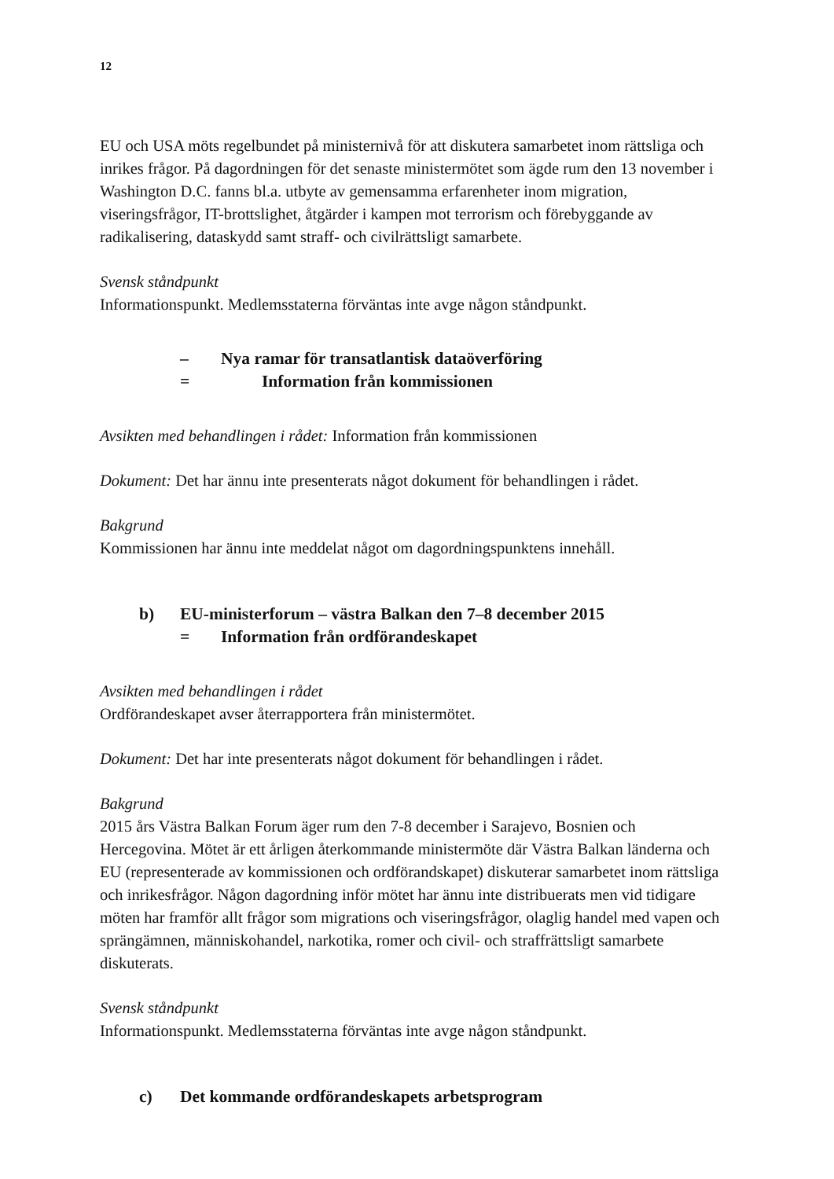12
EU och USA möts regelbundet på ministernivå för att diskutera samarbetet inom rättsliga och inrikes frågor. På dagordningen för det senaste ministermötet som ägde rum den 13 november i Washington D.C. fanns bl.a. utbyte av gemensamma erfarenheter inom migration, viseringsfrågor, IT-brottslighet, åtgärder i kampen mot terrorism och förebyggande av radikalisering, dataskydd samt straff- och civilrättsligt samarbete.
Svensk ståndpunkt
Informationspunkt. Medlemsstaterna förväntas inte avge någon ståndpunkt.
– Nya ramar för transatlantisk dataöverföring
= Information från kommissionen
Avsikten med behandlingen i rådet: Information från kommissionen
Dokument: Det har ännu inte presenterats något dokument för behandlingen i rådet.
Bakgrund
Kommissionen har ännu inte meddelat något om dagordningspunktens innehåll.
b) EU-ministerforum – västra Balkan den 7–8 december 2015
= Information från ordförandeskapet
Avsikten med behandlingen i rådet
Ordförandeskapet avser återrapportera från ministermötet.
Dokument: Det har inte presenterats något dokument för behandlingen i rådet.
Bakgrund
2015 års Västra Balkan Forum äger rum den 7-8 december i Sarajevo, Bosnien och Hercegovina. Mötet är ett årligen återkommande ministermöte där Västra Balkan länderna och EU (representerade av kommissionen och ordförandskapet) diskuterar samarbetet inom rättsliga och inrikesfrågor. Någon dagordning inför mötet har ännu inte distribuerats men vid tidigare möten har framför allt frågor som migrations och viseringsfrågor, olaglig handel med vapen och sprängämnen, människohandel, narkotika, romer och civil- och straffrättsligt samarbete diskuterats.
Svensk ståndpunkt
Informationspunkt. Medlemsstaterna förväntas inte avge någon ståndpunkt.
c) Det kommande ordförandeskapets arbetsprogram